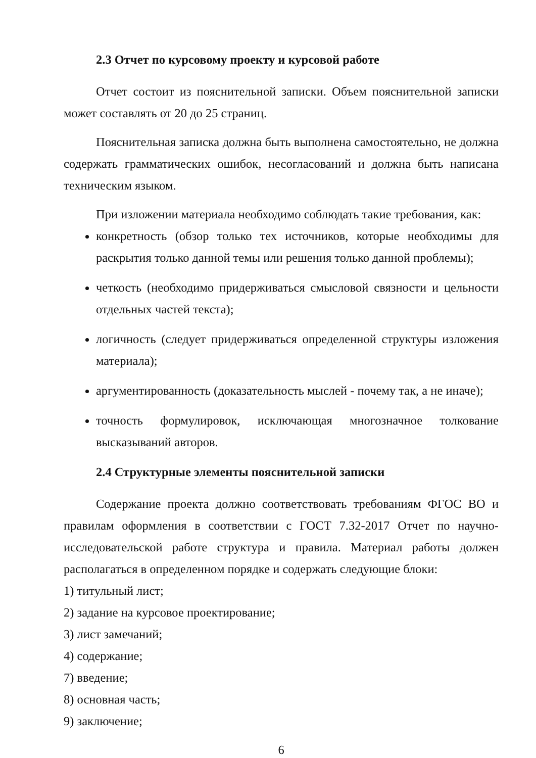2.3 Отчет по курсовому проекту и курсовой работе
Отчет состоит из пояснительной записки. Объем пояснительной записки может составлять от 20 до 25 страниц.
Пояснительная записка должна быть выполнена самостоятельно, не должна содержать грамматических ошибок, несогласований и должна быть написана техническим языком.
При изложении материала необходимо соблюдать такие требования, как:
конкретность (обзор только тех источников, которые необходимы для раскрытия только данной темы или решения только данной проблемы);
четкость (необходимо придерживаться смысловой связности и цельности отдельных частей текста);
логичность (следует придерживаться определенной структуры изложения материала);
аргументированность (доказательность мыслей - почему так, а не иначе);
точность формулировок, исключающая многозначное толкование высказываний авторов.
2.4 Структурные элементы пояснительной записки
Содержание проекта должно соответствовать требованиям ФГОС ВО и правилам оформления в соответствии с ГОСТ 7.32-2017 Отчет по научно-исследовательской работе структура и правила. Материал работы должен располагаться в определенном порядке и содержать следующие блоки:
1) титульный лист;
2) задание на курсовое проектирование;
3) лист замечаний;
4) содержание;
7) введение;
8) основная часть;
9) заключение;
6